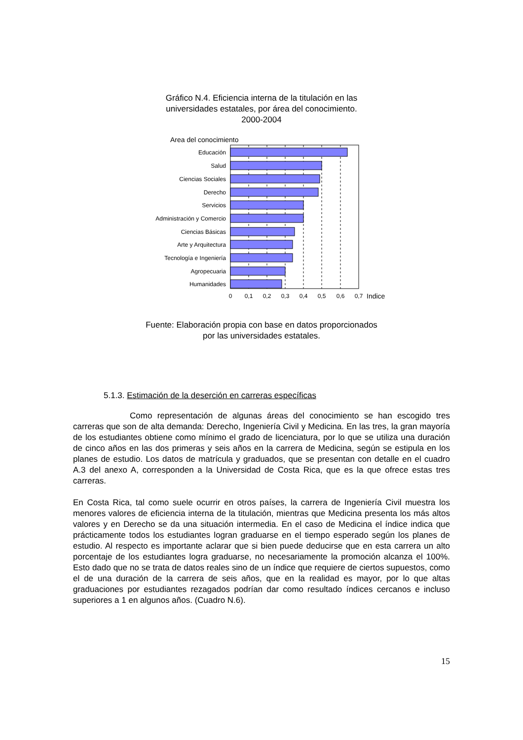Gráfico N.4. Eficiencia interna de la titulación en las universidades estatales, por área del conocimiento. 2000-2004
Area del conocimiento
Educación
Salud
Ciencias Sociales
Derecho
Servicios
Administración y Comercio
Ciencias Básicas
Arte y Arquitectura
Tecnología e Ingeniería
Agropecuaria
Humanidades
0
0,1
0,2
0,3
0,4
0,5
0,6
0,7
Indice
Fuente: Elaboración propia con base en datos proporcionados
por las universidades estatales.
5.1.3. Estimación de la deserción en carreras específicas
Como representación de algunas áreas del conocimiento se han escogido tres carreras que son de alta demanda: Derecho, Ingeniería Civil y Medicina. En las tres, la gran mayoría de los estudiantes obtiene como mínimo el grado de licenciatura, por lo que se utiliza una duración de cinco años en las dos primeras y seis años en la carrera de Medicina, según se estipula en los planes de estudio. Los datos de matrícula y graduados, que se presentan con detalle en el cuadro A.3 del anexo A, corresponden a la Universidad de Costa Rica, que es la que ofrece estas tres carreras.
En Costa Rica, tal como suele ocurrir en otros países, la carrera de Ingeniería Civil muestra los menores valores de eficiencia interna de la titulación, mientras que Medicina presenta los más altos valores y en Derecho se da una situación intermedia. En el caso de Medicina el índice indica que prácticamente todos los estudiantes logran graduarse en el tiempo esperado según los planes de estudio. Al respecto es importante aclarar que si bien puede deducirse que en esta carrera un alto porcentaje de los estudiantes logra graduarse, no necesariamente la promoción alcanza el 100%. Esto dado que no se trata de datos reales sino de un índice que requiere de ciertos supuestos, como el de una duración de la carrera de seis años, que en la realidad es mayor, por lo que altas graduaciones por estudiantes rezagados podrían dar como resultado índices cercanos e incluso superiores a 1 en algunos años. (Cuadro N.6).
15